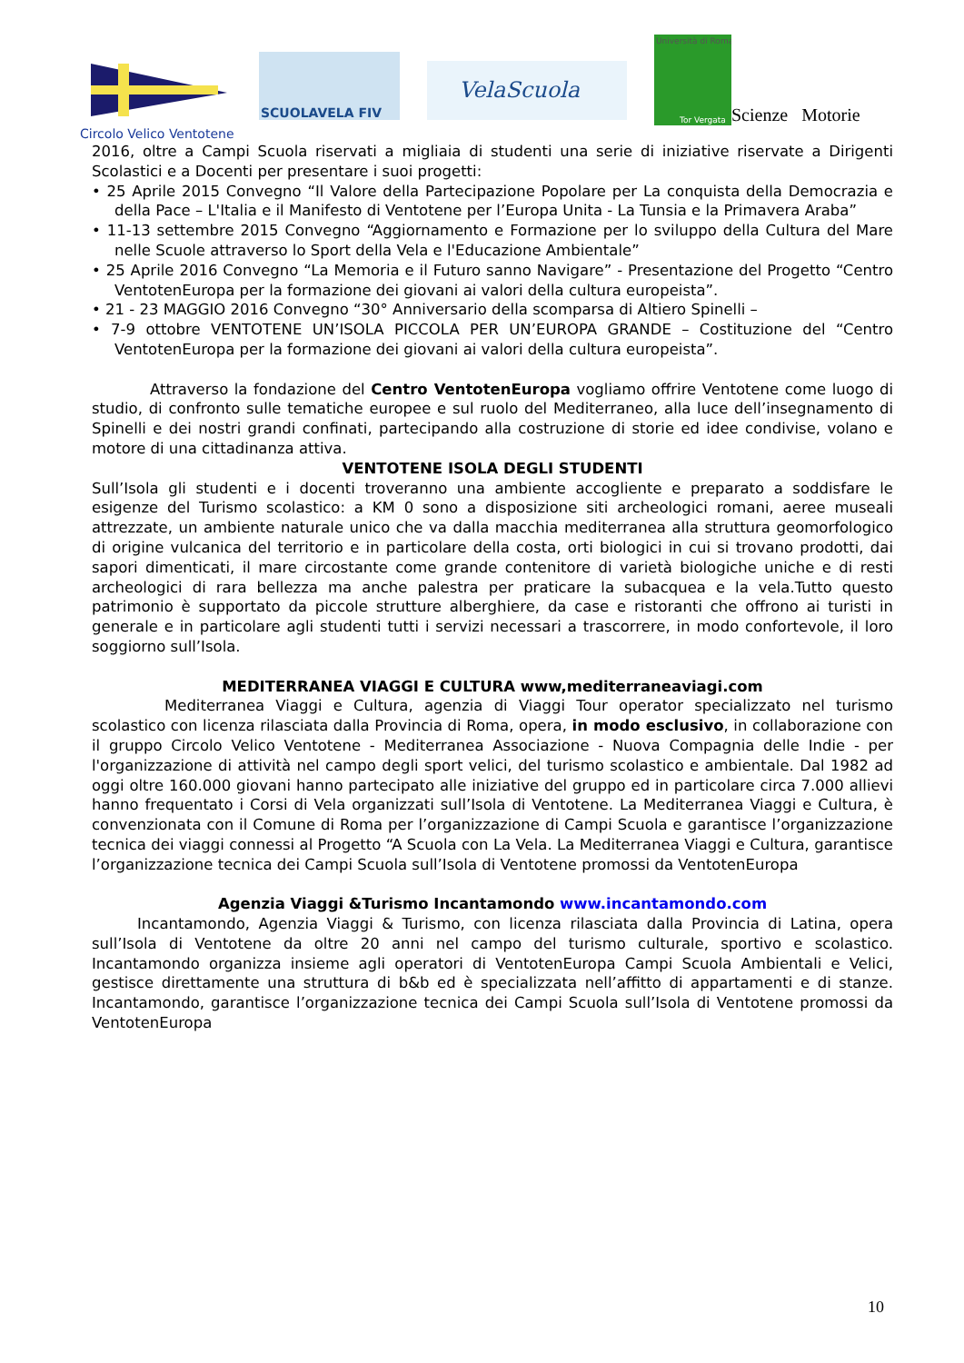SCUOLAVELA FIV
VelaScuola
Università di Roma
Tor Vergata
Scienze Motorie
Circolo Velico Ventotene
2016, oltre a Campi Scuola riservati a migliaia di studenti una serie di iniziative riservate a Dirigenti Scolastici e a Docenti per presentare i suoi progetti:
• 25 Aprile 2015 Convegno “Il Valore della Partecipazione Popolare per La conquista della Democrazia e della Pace – L'Italia e il Manifesto di Ventotene per l’Europa Unita - La Tunsia e la Primavera Araba”
• 11-13 settembre 2015 Convegno “Aggiornamento e Formazione per lo sviluppo della Cultura del Mare nelle Scuole attraverso lo Sport della Vela e l'Educazione Ambientale”
• 25 Aprile 2016 Convegno “La Memoria e il Futuro sanno Navigare” - Presentazione del Progetto “Centro VentotenEuropa per la formazione dei giovani ai valori della cultura europeista”.
• 21 - 23 MAGGIO 2016 Convegno “30° Anniversario della scomparsa di Altiero Spinelli –
• 7-9 ottobre VENTOTENE UN’ISOLA PICCOLA PER UN’EUROPA GRANDE – Costituzione del “Centro VentotenEuropa per la formazione dei giovani ai valori della cultura europeista”.
Attraverso la fondazione del Centro VentotenEuropa vogliamo offrire Ventotene come luogo di studio, di confronto sulle tematiche europee e sul ruolo del Mediterraneo, alla luce dell’insegnamento di Spinelli e dei nostri grandi confinati, partecipando alla costruzione di storie ed idee condivise, volano e motore di una cittadinanza attiva.
VENTOTENE ISOLA DEGLI STUDENTI
Sull’Isola gli studenti e i docenti troveranno una ambiente accogliente e preparato a soddisfare le esigenze del Turismo scolastico: a KM 0 sono a disposizione siti archeologici romani, aeree museali attrezzate, un ambiente naturale unico che va dalla macchia mediterranea alla struttura geomorfologico di origine vulcanica del territorio e in particolare della costa, orti biologici in cui si trovano prodotti, dai sapori dimenticati, il mare circostante come grande contenitore di varietà biologiche uniche e di resti archeologici di rara bellezza ma anche palestra per praticare la subacquea e la vela.Tutto questo patrimonio è supportato da piccole strutture alberghiere, da case e ristoranti che offrono ai turisti in generale e in particolare agli studenti tutti i servizi necessari a trascorrere, in modo confortevole, il loro soggiorno sull’Isola.
MEDITERRANEA VIAGGI E CULTURA www,mediterraneaviagi.com
Mediterranea Viaggi e Cultura, agenzia di Viaggi Tour operator specializzato nel turismo scolastico con licenza rilasciata dalla Provincia di Roma, opera, in modo esclusivo, in collaborazione con il gruppo Circolo Velico Ventotene - Mediterranea Associazione - Nuova Compagnia delle Indie - per l'organizzazione di attività nel campo degli sport velici, del turismo scolastico e ambientale. Dal 1982 ad oggi oltre 160.000 giovani hanno partecipato alle iniziative del gruppo ed in particolare circa 7.000 allievi hanno frequentato i Corsi di Vela organizzati sull’Isola di Ventotene. La Mediterranea Viaggi e Cultura, è convenzionata con il Comune di Roma per l’organizzazione di Campi Scuola e garantisce l’organizzazione tecnica dei viaggi connessi al Progetto “A Scuola con La Vela. La Mediterranea Viaggi e Cultura, garantisce l’organizzazione tecnica dei Campi Scuola sull’Isola di Ventotene promossi da VentotenEuropa
Agenzia Viaggi &Turismo Incantamondo www.incantamondo.com
Incantamondo, Agenzia Viaggi & Turismo, con licenza rilasciata dalla Provincia di Latina, opera sull’Isola di Ventotene da oltre 20 anni nel campo del turismo culturale, sportivo e scolastico. Incantamondo organizza insieme agli operatori di VentotenEuropa Campi Scuola Ambientali e Velici, gestisce direttamente una struttura di b&b ed è specializzata nell’affitto di appartamenti e di stanze. Incantamondo, garantisce l’organizzazione tecnica dei Campi Scuola sull’Isola di Ventotene promossi da VentotenEuropa
10